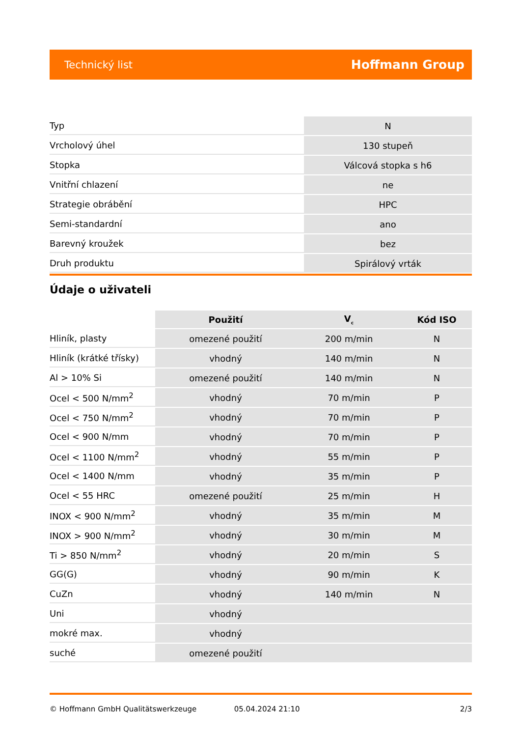Technický list Hoffmann Group
| Typ | N |
| Vrcholový úhel | 130 stupeň |
| Stopka | Válcová stopka s h6 |
| Vnitřní chlazení | ne |
| Strategie obrábění | HPC |
| Semi-standardní | ano |
| Barevný kroužek | bez |
| Druh produktu | Spirálový vrták |
Údaje o uživateli
| | Použití | V<sub>c</sub> | Kód ISO |
| --- | --- | --- | --- |
| Hliník, plasty | omezené použití | 200 m/min | N |
| Hliník (krátké třísky) | vhodný | 140 m/min | N |
| Al > 10% Si | omezené použití | 140 m/min | N |
| Ocel < 500 N/mm<sup>2</sup> | vhodný | 70 m/min | P |
| Ocel < 750 N/mm<sup>2</sup> | vhodný | 70 m/min | P |
| Ocel < 900 N/mm | vhodný | 70 m/min | P |
| Ocel < 1100 N/mm<sup>2</sup> | vhodný | 55 m/min | P |
| Ocel < 1400 N/mm | vhodný | 35 m/min | P |
| Ocel < 55 HRC | omezené použití | 25 m/min | H |
| INOX < 900 N/mm<sup>2</sup> | vhodný | 35 m/min | M |
| INOX > 900 N/mm<sup>2</sup> | vhodný | 30 m/min | M |
| Ti > 850 N/mm<sup>2</sup> | vhodný | 20 m/min | S |
| GG(G) | vhodný | 90 m/min | K |
| CuZn | vhodný | 140 m/min | N |
| Uni | vhodný | | |
| mokré max. | vhodný | | |
| suché | omezené použití | | |
© Hoffmann GmbH Qualitätswerkzeuge 05.04.2024 21:10 2/3